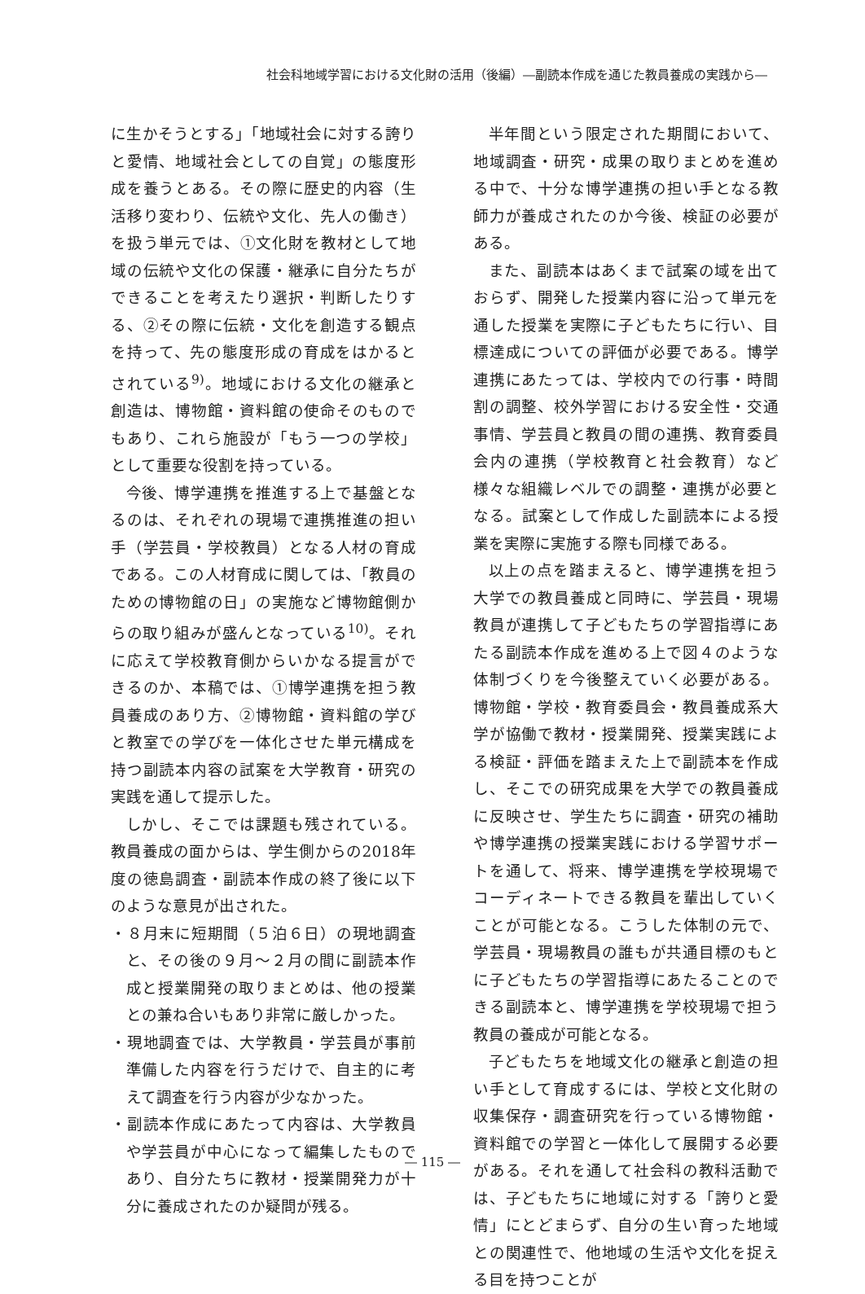社会科地域学習における文化財の活用（後編）―副読本作成を通じた教員養成の実践から―
に生かそうとする」「地域社会に対する誇りと愛情、地域社会としての自覚」の態度形成を養うとある。その際に歴史的内容（生活移り変わり、伝統や文化、先人の働き）を扱う単元では、①文化財を教材として地域の伝統や文化の保護・継承に自分たちができることを考えたり選択・判断したりする、②その際に伝統・文化を創造する観点を持って、先の態度形成の育成をはかるとされている<sup>9)</sup>。地域における文化の継承と創造は、博物館・資料館の使命そのものでもあり、これら施設が「もう一つの学校」として重要な役割を持っている。
今後、博学連携を推進する上で基盤となるのは、それぞれの現場で連携推進の担い手（学芸員・学校教員）となる人材の育成である。この人材育成に関しては、「教員のための博物館の日」の実施など博物館側からの取り組みが盛んとなっている<sup>10)</sup>。それに応えて学校教育側からいかなる提言ができるのか、本稿では、①博学連携を担う教員養成のあり方、②博物館・資料館の学びと教室での学びを一体化させた単元構成を持つ副読本内容の試案を大学教育・研究の実践を通して提示した。
しかし、そこでは課題も残されている。教員養成の面からは、学生側からの2018年度の徳島調査・副読本作成の終了後に以下のような意見が出された。
・８月末に短期間（５泊６日）の現地調査と、その後の９月～２月の間に副読本作成と授業開発の取りまとめは、他の授業との兼ね合いもあり非常に厳しかった。
・現地調査では、大学教員・学芸員が事前準備した内容を行うだけで、自主的に考えて調査を行う内容が少なかった。
・副読本作成にあたって内容は、大学教員や学芸員が中心になって編集したものであり、自分たちに教材・授業開発力が十分に養成されたのか疑問が残る。
半年間という限定された期間において、地域調査・研究・成果の取りまとめを進める中で、十分な博学連携の担い手となる教師力が養成されたのか今後、検証の必要がある。
また、副読本はあくまで試案の域を出ておらず、開発した授業内容に沿って単元を通した授業を実際に子どもたちに行い、目標達成についての評価が必要である。博学連携にあたっては、学校内での行事・時間割の調整、校外学習における安全性・交通事情、学芸員と教員の間の連携、教育委員会内の連携（学校教育と社会教育）など様々な組織レベルでの調整・連携が必要となる。試案として作成した副読本による授業を実際に実施する際も同様である。
以上の点を踏まえると、博学連携を担う大学での教員養成と同時に、学芸員・現場教員が連携して子どもたちの学習指導にあたる副読本作成を進める上で図４のような体制づくりを今後整えていく必要がある。博物館・学校・教育委員会・教員養成系大学が協働で教材・授業開発、授業実践による検証・評価を踏まえた上で副読本を作成し、そこでの研究成果を大学での教員養成に反映させ、学生たちに調査・研究の補助や博学連携の授業実践における学習サポートを通して、将来、博学連携を学校現場でコーディネートできる教員を輩出していくことが可能となる。こうした体制の元で、学芸員・現場教員の誰もが共通目標のもとに子どもたちの学習指導にあたることのできる副読本と、博学連携を学校現場で担う教員の養成が可能となる。
子どもたちを地域文化の継承と創造の担い手として育成するには、学校と文化財の収集保存・調査研究を行っている博物館・資料館での学習と一体化して展開する必要がある。それを通して社会科の教科活動では、子どもたちに地域に対する「誇りと愛情」にとどまらず、自分の生い育った地域との関連性で、他地域の生活や文化を捉える目を持つことが
― 115 ―